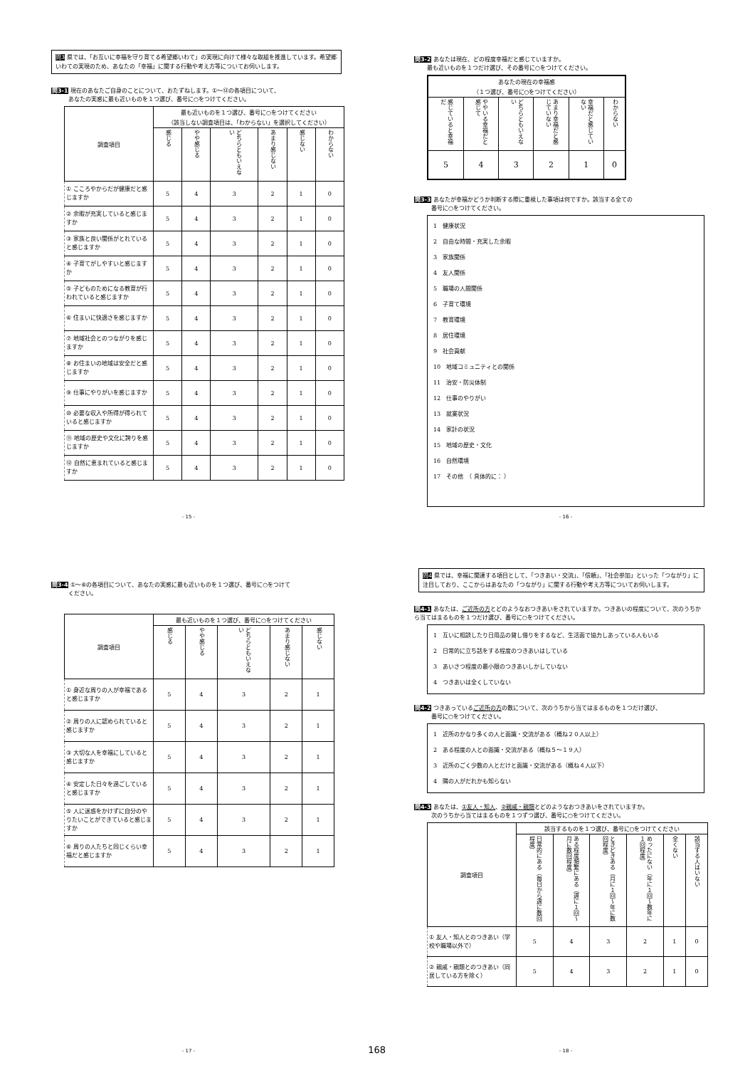問3 県では、「お互いに幸福を守り育てる希望郷いわて」の実現に向けて様々な取組を推進しています。希望郷いわての実現のため、あなたの「幸福」に関する行動や考え方等についてお伺いします。
問3-1 現在のあなたご自身のことについて、おたずねします。①～⑫の各項目について、
あなたの実感に最も近いものを１つ選び、番号に○をつけてください。
| 調査項目 | 最も近いものを１つ選び、番号に○をつけてください （該当しない調査項目は、「わからない」を選択してください） | | | | | |
| --- | --- | --- | --- | --- | --- | --- |
| | 感じる | やや感じる | どちらともいえない | あまり感じない | 感じない | わからない |
| ① こころやからだが健康だと感じますか | 5 | 4 | 3 | 2 | 1 | 0 |
| ② 余暇が充実していると感じますか | 5 | 4 | 3 | 2 | 1 | 0 |
| ③ 家族と良い関係がとれていると感じますか | 5 | 4 | 3 | 2 | 1 | 0 |
| ④ 子育てがしやすいと感じますか | 5 | 4 | 3 | 2 | 1 | 0 |
| ⑤ 子どものためになる教育が行われていると感じますか | 5 | 4 | 3 | 2 | 1 | 0 |
| ⑥ 住まいに快適さを感じますか | 5 | 4 | 3 | 2 | 1 | 0 |
| ⑦ 地域社会とのつながりを感じますか | 5 | 4 | 3 | 2 | 1 | 0 |
| ⑧ お住まいの地域は安全だと感じますか | 5 | 4 | 3 | 2 | 1 | 0 |
| ⑨ 仕事にやりがいを感じますか | 5 | 4 | 3 | 2 | 1 | 0 |
| ⑩ 必要な収入や所得が得られていると感じますか | 5 | 4 | 3 | 2 | 1 | 0 |
| ⑪ 地域の歴史や文化に誇りを感じますか | 5 | 4 | 3 | 2 | 1 | 0 |
| ⑫ 自然に恵まれていると感じますか | 5 | 4 | 3 | 2 | 1 | 0 |
- 15 -
問3-2 あなたは現在、どの程度幸福だと感じていますか。
最も近いものを１つだけ選び、その番号に○をつけてください。
| あなたの現在の幸福感 （１つ選び、番号に○をつけてください） | | | | | |
| --- | --- | --- | --- | --- | --- |
| 感じていると幸福だ | ややいる幸福だと感じて | どちらともいえない | あまり幸福だと感じていない | 幸福だと感じていない | わからない |
| 5 | 4 | 3 | 2 | 1 | 0 |
問3-3 あなたが幸福かどうか判断する際に重視した事項は何ですか。該当する全ての
番号に○をつけてください。
1　健康状況
2　自由な時間・充実した余暇
3　家族関係
4　友人関係
5　職場の人間関係
6　子育て環境
7　教育環境
8　居住環境
9　社会貢献
10　地域コミュニティとの関係
11　治安・防災体制
12　仕事のやりがい
13　就業状況
14　家計の状況
15　地域の歴史・文化
16　自然環境
17　その他　（ 具体的に： ）
- 16 -
問3-4 ①～⑥の各項目について、あなたの実感に最も近いものを１つ選び、番号に○をつけて
ください。
| 調査項目 | 最も近いものを１つ選び、番号に○をつけてください | | | | |
| --- | --- | --- | --- | --- | --- |
| | 感じる | やや感じる | どちらともいえない | あまり感じない | 感じない |
| ① 身近な周りの人が幸福であると感じますか | 5 | 4 | 3 | 2 | 1 |
| ② 周りの人に認められていると感じますか | 5 | 4 | 3 | 2 | 1 |
| ③ 大切な人を幸福にしていると感じますか | 5 | 4 | 3 | 2 | 1 |
| ④ 安定した日々を過ごしていると感じますか | 5 | 4 | 3 | 2 | 1 |
| ⑤ 人に迷惑をかけずに自分のやりたいことができていると感じますか | 5 | 4 | 3 | 2 | 1 |
| ⑥ 周りの人たちと同じくらい幸福だと感じますか | 5 | 4 | 3 | 2 | 1 |
- 17 - 168
問4 県では、幸福に関連する項目として、「つきあい・交流」、「信頼」、「社会参加」といった「つながり」に注目しており、ここからはあなたの「つながり」に関する行動や考え方等についてお伺いします。
問4-1 あなたは、ご近所の方とどのようなおつきあいをされていますか。つきあいの程度について、次のうちから当てはまるものを１つだけ選び、番号に○をつけてください。
1　互いに相談したり日用品の貸し借りをするなど、生活面で協力しあっている人もいる
2　日常的に立ち話をする程度のつきあいはしている
3　あいさつ程度の最小限のつきあいしかしていない
4　つきあいは全くしていない
問4-2 つきあっているご近所の方の数について、次のうちから当てはまるものを１つだけ選び、
番号に○をつけてください。
1　近所のかなり多くの人と面識・交流がある（概ね２０人以上）
2　ある程度の人との面識・交流がある（概ね５～１９人）
3　近所のごく少数の人とだけと面識・交流がある（概ね４人以下）
4　隣の人がだれかも知らない
問4-3 あなたは、①友人・知人、②親戚・親類とどのようなおつきあいをされていますか。
次のうちから当てはまるものを１つずつ選び、番号に○をつけてください。
| 調査項目 | 該当するものを１つ選び、番号に○をつけてください | | | | | |
| --- | --- | --- | --- | --- | --- | --- |
| | 日常的にある（毎日から週に数回程度） | ある程度頻繁にある（週に１回～月に数回程度） | ときどきある（月に１回～年に数回程度） | めったにない（年に１回～数年に１回程度） | 全くない | 該当する人はいない |
| ① 友人・知人とのつきあい（学校や職場以外で） | 5 | 4 | 3 | 2 | 1 | 0 |
| ② 親戚・親類とのつきあい（同居している方を除く） | 5 | 4 | 3 | 2 | 1 | 0 |
- 18 -